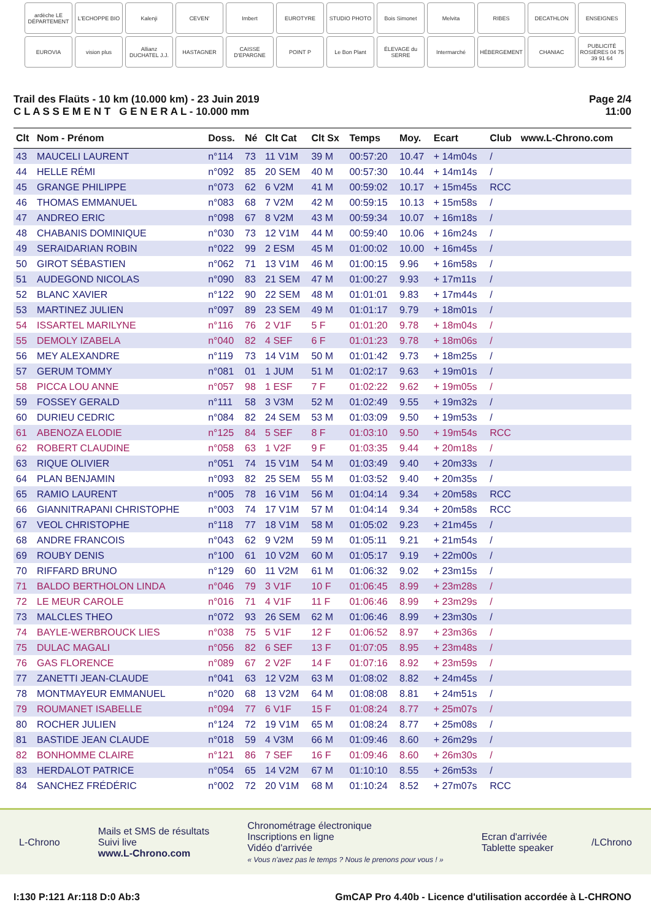ardèche LE DÉPARTEMENT
L'ECHOPPE BIO
Kalenji
CEVEN'
Imbert
EUROTYRE
STUDIO PHOTO
Bois Simonet
Melvita
RIBES
DECATHLON
ENSEIGNES
EUROVIA
vision plus
Allianz DUCHATEL J.J.
HASTAGNER
CAISSE D'EPARGNE
POINT P
Le Bon Plant
ÉLEVAGE du SERRE
Intermarché
HÉBERGEMENT
CHANIAC
PUBLICITÉ ROSIÈRES 04 75 39 91 64
Trail des Flaüts - 10 km (10.000 km) - 23 Juin 2019
C L A S S E M E N T G E N E R A L - 10.000 mm
Page 2/4
11:00
| Clt | Nom - Prénom | Doss. | Né | Clt Cat | Clt Sx | Temps | Moy. | Ecart | Club | www.L-Chrono.com |
| --- | --- | --- | --- | --- | --- | --- | --- | --- | --- | --- |
| 43 | MAUCELI LAURENT | n°114 | 73 | 11 V1M | 39 M | 00:57:20 | 10.47 | + 14m04s | / | |
| 44 | HELLE RÉMI | n°092 | 85 | 20 SEM | 40 M | 00:57:30 | 10.44 | + 14m14s | / | |
| 45 | GRANGE PHILIPPE | n°073 | 62 | 6 V2M | 41 M | 00:59:02 | 10.17 | + 15m45s | RCC | |
| 46 | THOMAS EMMANUEL | n°083 | 68 | 7 V2M | 42 M | 00:59:15 | 10.13 | + 15m58s | / | |
| 47 | ANDREO ERIC | n°098 | 67 | 8 V2M | 43 M | 00:59:34 | 10.07 | + 16m18s | / | |
| 48 | CHABANIS DOMINIQUE | n°030 | 73 | 12 V1M | 44 M | 00:59:40 | 10.06 | + 16m24s | / | |
| 49 | SERAIDARIAN ROBIN | n°022 | 99 | 2 ESM | 45 M | 01:00:02 | 10.00 | + 16m45s | / | |
| 50 | GIROT SÉBASTIEN | n°062 | 71 | 13 V1M | 46 M | 01:00:15 | 9.96 | + 16m58s | / | |
| 51 | AUDEGOND NICOLAS | n°090 | 83 | 21 SEM | 47 M | 01:00:27 | 9.93 | + 17m11s | / | |
| 52 | BLANC XAVIER | n°122 | 90 | 22 SEM | 48 M | 01:01:01 | 9.83 | + 17m44s | / | |
| 53 | MARTINEZ JULIEN | n°097 | 89 | 23 SEM | 49 M | 01:01:17 | 9.79 | + 18m01s | / | |
| 54 | ISSARTEL MARILYNE | n°116 | 76 | 2 V1F | 5 F | 01:01:20 | 9.78 | + 18m04s | / | |
| 55 | DEMOLY IZABELA | n°040 | 82 | 4 SEF | 6 F | 01:01:23 | 9.78 | + 18m06s | / | |
| 56 | MEY ALEXANDRE | n°119 | 73 | 14 V1M | 50 M | 01:01:42 | 9.73 | + 18m25s | / | |
| 57 | GERUM TOMMY | n°081 | 01 | 1 JUM | 51 M | 01:02:17 | 9.63 | + 19m01s | / | |
| 58 | PICCA LOU ANNE | n°057 | 98 | 1 ESF | 7 F | 01:02:22 | 9.62 | + 19m05s | / | |
| 59 | FOSSEY GERALD | n°111 | 58 | 3 V3M | 52 M | 01:02:49 | 9.55 | + 19m32s | / | |
| 60 | DURIEU CEDRIC | n°084 | 82 | 24 SEM | 53 M | 01:03:09 | 9.50 | + 19m53s | / | |
| 61 | ABENOZA ELODIE | n°125 | 84 | 5 SEF | 8 F | 01:03:10 | 9.50 | + 19m54s | RCC | |
| 62 | ROBERT CLAUDINE | n°058 | 63 | 1 V2F | 9 F | 01:03:35 | 9.44 | + 20m18s | / | |
| 63 | RIQUE OLIVIER | n°051 | 74 | 15 V1M | 54 M | 01:03:49 | 9.40 | + 20m33s | / | |
| 64 | PLAN BENJAMIN | n°093 | 82 | 25 SEM | 55 M | 01:03:52 | 9.40 | + 20m35s | / | |
| 65 | RAMIO LAURENT | n°005 | 78 | 16 V1M | 56 M | 01:04:14 | 9.34 | + 20m58s | RCC | |
| 66 | GIANNITRAPANI CHRISTOPHE | n°003 | 74 | 17 V1M | 57 M | 01:04:14 | 9.34 | + 20m58s | RCC | |
| 67 | VEOL CHRISTOPHE | n°118 | 77 | 18 V1M | 58 M | 01:05:02 | 9.23 | + 21m45s | / | |
| 68 | ANDRE FRANCOIS | n°043 | 62 | 9 V2M | 59 M | 01:05:11 | 9.21 | + 21m54s | / | |
| 69 | ROUBY DENIS | n°100 | 61 | 10 V2M | 60 M | 01:05:17 | 9.19 | + 22m00s | / | |
| 70 | RIFFARD BRUNO | n°129 | 60 | 11 V2M | 61 M | 01:06:32 | 9.02 | + 23m15s | / | |
| 71 | BALDO BERTHOLON LINDA | n°046 | 79 | 3 V1F | 10 F | 01:06:45 | 8.99 | + 23m28s | / | |
| 72 | LE MEUR CAROLE | n°016 | 71 | 4 V1F | 11 F | 01:06:46 | 8.99 | + 23m29s | / | |
| 73 | MALCLES THEO | n°072 | 93 | 26 SEM | 62 M | 01:06:46 | 8.99 | + 23m30s | / | |
| 74 | BAYLE-WERBROUCK LIES | n°038 | 75 | 5 V1F | 12 F | 01:06:52 | 8.97 | + 23m36s | / | |
| 75 | DULAC MAGALI | n°056 | 82 | 6 SEF | 13 F | 01:07:05 | 8.95 | + 23m48s | / | |
| 76 | GAS FLORENCE | n°089 | 67 | 2 V2F | 14 F | 01:07:16 | 8.92 | + 23m59s | / | |
| 77 | ZANETTI JEAN-CLAUDE | n°041 | 63 | 12 V2M | 63 M | 01:08:02 | 8.82 | + 24m45s | / | |
| 78 | MONTMAYEUR EMMANUEL | n°020 | 68 | 13 V2M | 64 M | 01:08:08 | 8.81 | + 24m51s | / | |
| 79 | ROUMANET ISABELLE | n°094 | 77 | 6 V1F | 15 F | 01:08:24 | 8.77 | + 25m07s | / | |
| 80 | ROCHER JULIEN | n°124 | 72 | 19 V1M | 65 M | 01:08:24 | 8.77 | + 25m08s | / | |
| 81 | BASTIDE JEAN CLAUDE | n°018 | 59 | 4 V3M | 66 M | 01:09:46 | 8.60 | + 26m29s | / | |
| 82 | BONHOMME CLAIRE | n°121 | 86 | 7 SEF | 16 F | 01:09:46 | 8.60 | + 26m30s | / | |
| 83 | HERDALOT PATRICE | n°054 | 65 | 14 V2M | 67 M | 01:10:10 | 8.55 | + 26m53s | / | |
| 84 | SANCHEZ FRÉDÉRIC | n°002 | 72 | 20 V1M | 68 M | 01:10:24 | 8.52 | + 27m07s | RCC | |
L-Chrono
Mails et SMS de résultats
Suivi live
www.L-Chrono.com
Chronométrage électronique
Inscriptions en ligne
Vidéo d'arrivée
« Vous n'avez pas le temps ? Nous le prenons pour vous ! »
Ecran d'arrivée
Tablette speaker
/LChrono
I:130 P:121 Ar:118 D:0 Ab:3 GmCAP Pro 4.40b - Licence d'utilisation accordée à L-CHRONO